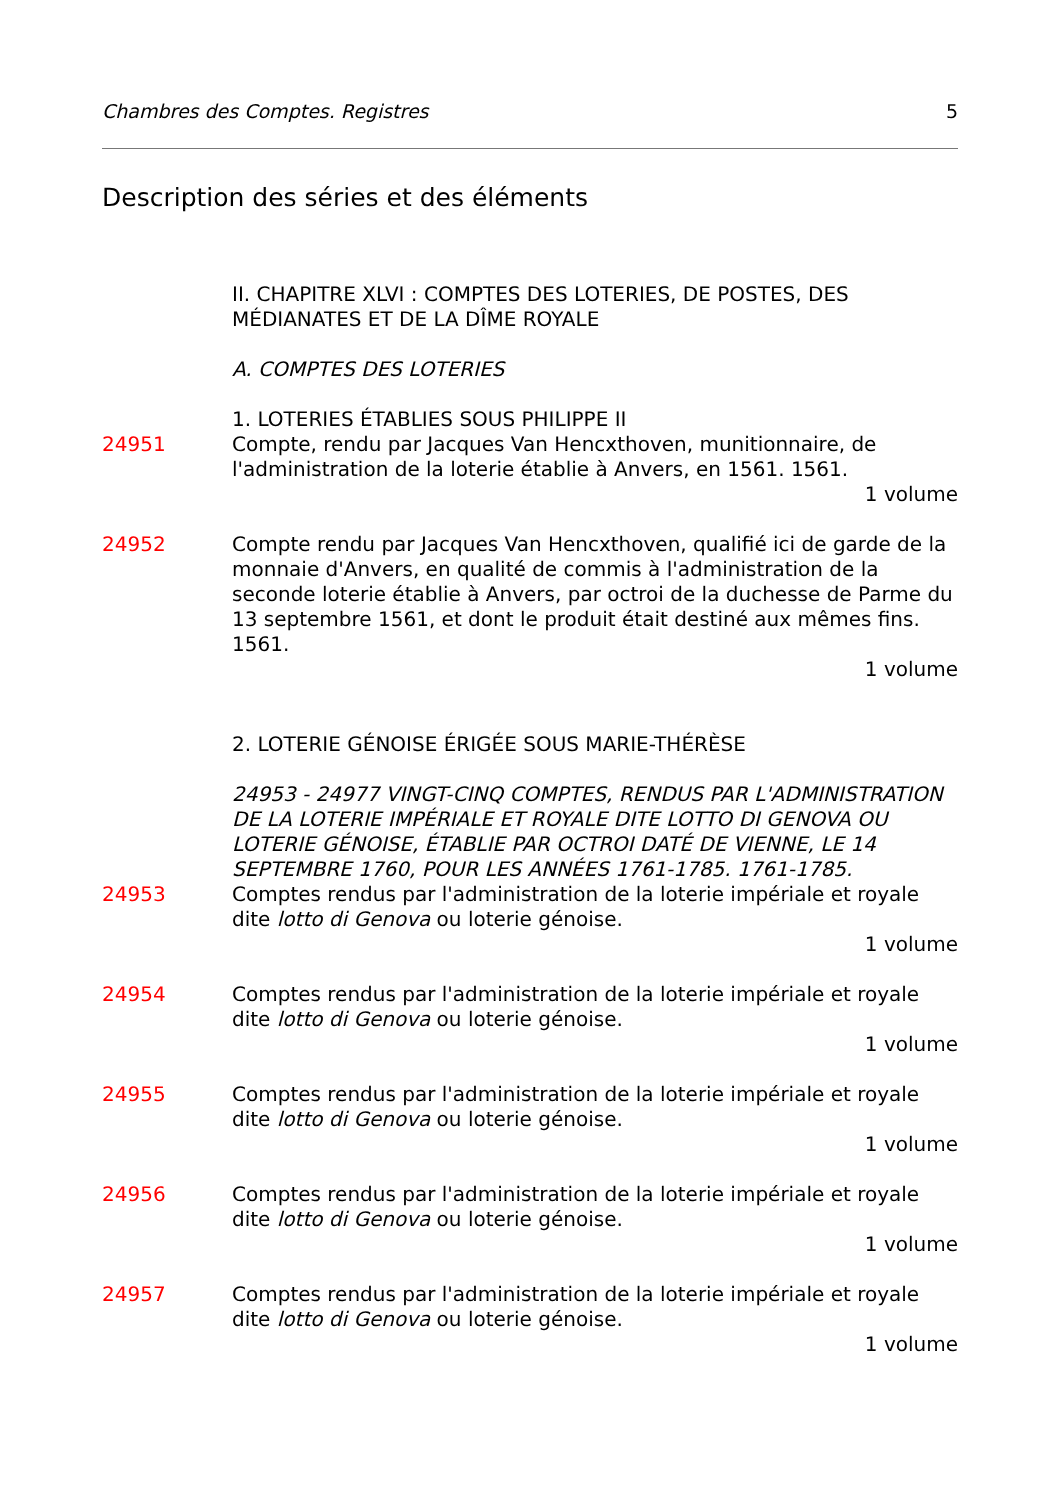Chambres des Comptes. Registres 5
Description des séries et des éléments
II. CHAPITRE XLVI : COMPTES DES LOTERIES, DE POSTES, DES MÉDIANATES ET DE LA DÎME ROYALE
A. COMPTES DES LOTERIES
1. LOTERIES ÉTABLIES SOUS PHILIPPE II
24951 Compte, rendu par Jacques Van Hencxthoven, munitionnaire, de l'administration de la loterie établie à Anvers, en 1561. 1561.
1 volume
24952 Compte rendu par Jacques Van Hencxthoven, qualifié ici de garde de la monnaie d'Anvers, en qualité de commis à l'administration de la seconde loterie établie à Anvers, par octroi de la duchesse de Parme du 13 septembre 1561, et dont le produit était destiné aux mêmes fins. 1561.
1 volume
2. LOTERIE GÉNOISE ÉRIGÉE SOUS MARIE-THÉRÈSE
24953 - 24977 VINGT-CINQ COMPTES, RENDUS PAR L'ADMINISTRATION DE LA LOTERIE IMPÉRIALE ET ROYALE DITE LOTTO DI GENOVA OU LOTERIE GÉNOISE, ÉTABLIE PAR OCTROI DATÉ DE VIENNE, LE 14 SEPTEMBRE 1760, POUR LES ANNÉES 1761-1785. 1761-1785.
24953 Comptes rendus par l'administration de la loterie impériale et royale dite lotto di Genova ou loterie génoise.
1 volume
24954 Comptes rendus par l'administration de la loterie impériale et royale dite lotto di Genova ou loterie génoise.
1 volume
24955 Comptes rendus par l'administration de la loterie impériale et royale dite lotto di Genova ou loterie génoise.
1 volume
24956 Comptes rendus par l'administration de la loterie impériale et royale dite lotto di Genova ou loterie génoise.
1 volume
24957 Comptes rendus par l'administration de la loterie impériale et royale dite lotto di Genova ou loterie génoise.
1 volume